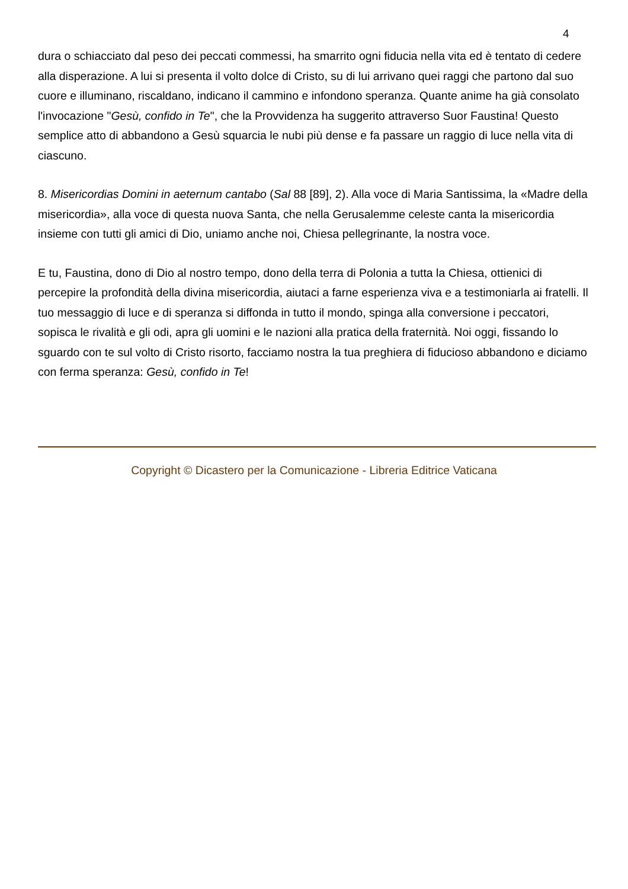4
dura o schiacciato dal peso dei peccati commessi, ha smarrito ogni fiducia nella vita ed è tentato di cedere alla disperazione. A lui si presenta il volto dolce di Cristo, su di lui arrivano quei raggi che partono dal suo cuore e illuminano, riscaldano, indicano il cammino e infondono speranza. Quante anime ha già consolato l'invocazione "Gesù, confido in Te", che la Provvidenza ha suggerito attraverso Suor Faustina! Questo semplice atto di abbandono a Gesù squarcia le nubi più dense e fa passare un raggio di luce nella vita di ciascuno.
8. Misericordias Domini in aeternum cantabo (Sal 88 [89], 2). Alla voce di Maria Santissima, la «Madre della misericordia», alla voce di questa nuova Santa, che nella Gerusalemme celeste canta la misericordia insieme con tutti gli amici di Dio, uniamo anche noi, Chiesa pellegrinante, la nostra voce.
E tu, Faustina, dono di Dio al nostro tempo, dono della terra di Polonia a tutta la Chiesa, ottienici di percepire la profondità della divina misericordia, aiutaci a farne esperienza viva e a testimoniarla ai fratelli. Il tuo messaggio di luce e di speranza si diffonda in tutto il mondo, spinga alla conversione i peccatori, sopisca le rivalità e gli odi, apra gli uomini e le nazioni alla pratica della fraternità. Noi oggi, fissando lo sguardo con te sul volto di Cristo risorto, facciamo nostra la tua preghiera di fiducioso abbandono e diciamo con ferma speranza: Gesù, confido in Te!
Copyright © Dicastero per la Comunicazione - Libreria Editrice Vaticana